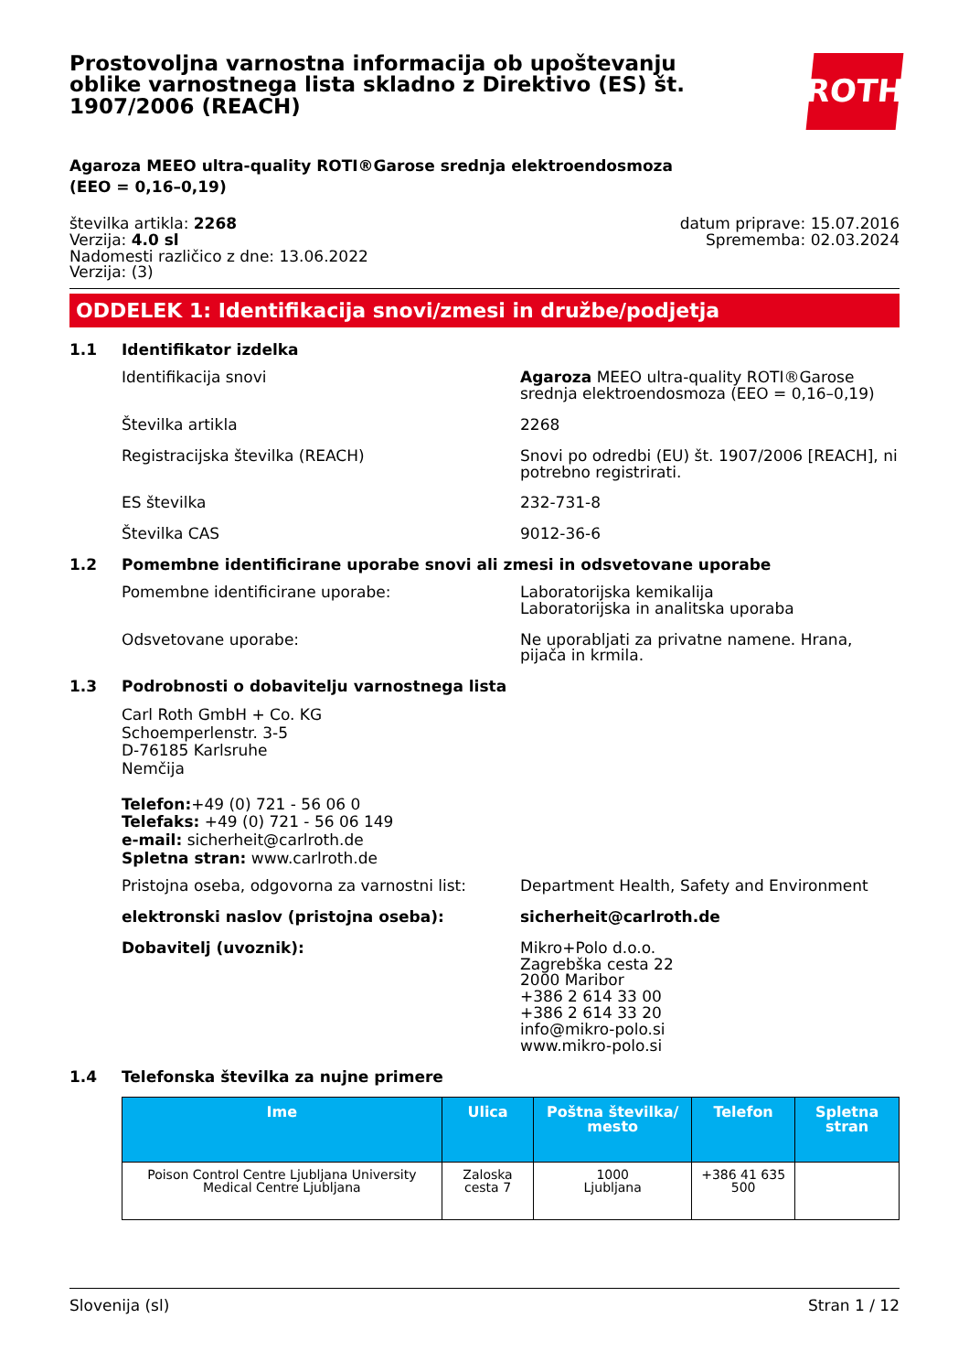Prostovoljna varnostna informacija ob upoštevanju oblike varnostnega lista skladno z Direktivo (ES) št. 1907/2006 (REACH)
ROTH
Agaroza MEEO ultra-quality ROTI®Garose srednja elektroendosmoza (EEO = 0,16–0,19)
številka artikla: 2268
Verzija: 4.0 sl
Nadomesti različico z dne: 13.06.2022
Verzija: (3)
datum priprave: 15.07.2016
Sprememba: 02.03.2024
ODDELEK 1: Identifikacija snovi/zmesi in družbe/podjetja
1.1 Identifikator izdelka
Identifikacija snovi Agaroza MEEO ultra-quality ROTI®Garose srednja elektroendosmoza (EEO = 0,16–0,19)
Številka artikla 2268
Registracijska številka (REACH) Snovi po odredbi (EU) št. 1907/2006 [REACH], ni potrebno registrirati.
ES številka 232-731-8
Številka CAS 9012-36-6
1.2 Pomembne identificirane uporabe snovi ali zmesi in odsvetovane uporabe
Pomembne identificirane uporabe: Laboratorijska kemikalija
Laboratorijska in analitska uporaba
Odsvetovane uporabe: Ne uporabljati za privatne namene. Hrana, pijača in krmila.
1.3 Podrobnosti o dobavitelju varnostnega lista
Carl Roth GmbH + Co. KG
Schoemperlenstr. 3-5
D-76185 Karlsruhe
Nemčija
Telefon:+49 (0) 721 - 56 06 0
Telefaks: +49 (0) 721 - 56 06 149
e-mail: sicherheit@carlroth.de
Spletna stran: www.carlroth.de
Pristojna oseba, odgovorna za varnostni list:
Department Health, Safety and Environment
elektronski naslov (pristojna oseba): sicherheit@carlroth.de
Dobavitelj (uvoznik): Mikro+Polo d.o.o.
Zagrebška cesta 22
2000 Maribor
+386 2 614 33 00
+386 2 614 33 20
info@mikro-polo.si
www.mikro-polo.si
1.4 Telefonska številka za nujne primere
| Ime | Ulica | Poštna številka/ mesto | Telefon | Spletna stran |
| --- | --- | --- | --- | --- |
| Poison Control Centre Ljubljana University Medical Centre Ljubljana | Zaloska cesta 7 | 1000 Ljubljana | +386 41 635 500 | |
Slovenija (sl) Stran 1 / 12